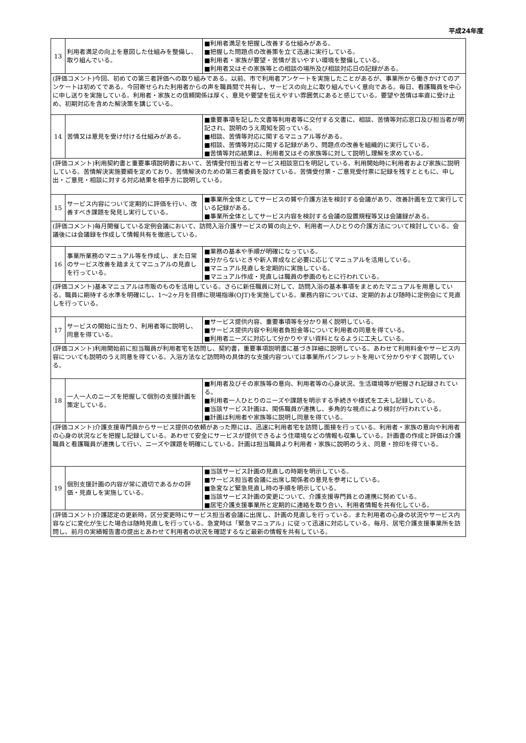平成24年度
| 13 | 利用者満足の向上を意図した仕組みを整備し、取り組んでいる。 | ■利用者満足を把握し改善する仕組みがある。 ■把握した問題点の改善策を立て迅速に実行している。 ■利用者・家族が要望・苦情が言いやすい環境を整備している。 ■利用者又はその家族等との相談の場所及び相談対応日の記録がある。 |
| (評価コメント)今回、初めての第三者評価への取り組みである。以前、市で利用者アンケートを実施したことがあるが、事業所から働きかけてのアンケートは初めてである。今回寄せられた利用者からの声を職員間で共有し、サービスの向上に取り組んでいく意向である。毎日、看護職員を中心に申し送りを実施している。利用者・家族との信頼関係は厚く、意見や要望を伝えやすい雰囲気にあると感じている。要望や苦情は率直に受け止め、初期対応を含めた解決策を講じている。 | | |
| 14 | 苦情又は意見を受け付ける仕組みがある。 | ■重要事項を記した文書等利用者等に交付する文書に、相談、苦情等対応窓口及び担当者が明記され、説明のうえ周知を図っている。 ■相談、苦情等対応に関するマニュアル等がある。 ■相談、苦情等対応に関する記録があり、問題点の改善を組織的に実行している。 ■苦情等対応結果は、利用者又はその家族等に対して説明し理解を求めている。 |
| (評価コメント)利用契約書と重要事項説明書において、苦情受付担当者とサービス相談窓口を明記している。利用開始時に利用者および家族に説明している。苦情解決実施要綱を定めており、苦情解決のための第三者委員を設けている。苦情受付票・ご意見受付票に記録を残すとともに、申し出・ご意見・相談に対する対応結果を相手方に説明している。 | | |
| 15 | サービス内容について定期的に評価を行い、改善すべき課題を発見し実行している。 | ■事業所全体としてサービスの質や介護方法を検討する会議があり、改善計画を立て実行している記録がある。 ■事業所全体としてサービス内容を検討する会議の設置規程等又は会議録がある。 |
| (評価コメント)毎月開催している定例会議において、訪問入浴介護サービスの質の向上や、利用者一人ひとりの介護方法について検討している。会議後には会議録を作成して情報共有を徹底している。 | | |
| 16 | 事業所業務のマニュアル等を作成し、また日常のサービス改善を踏まえてマニュアルの見直しを行っている。 | ■業務の基本や手順が明確になっている。 ■分からないときや新人育成など必要に応じてマニュアルを活用している。 ■マニュアル見直しを定期的に実施している。 ■マニュアル作成・見直しは職員の参画のもとに行われている。 |
| (評価コメント)基本マニュアルは市販のものを活用している。さらに新任職員に対して、訪問入浴の基本事項をまとめたマニュアルを用意している。職員に期待する水準を明確にし、1～2ヶ月を目標に現場指導(OJT)を実施している。業務内容については、定期的および随時に定例会にて見直しを行っている。 | | |
| 17 | サービスの開始に当たり、利用者等に説明し、同意を得ている。 | ■サービス提供内容、重要事項等を分かり易く説明している。 ■サービス提供内容や利用者負担金等について利用者の同意を得ている。 ■利用者ニーズに対応して分かりやすい資料となるように工夫している。 |
| (評価コメント)利用開始前に担当職員が利用者宅を訪問し、契約書，重要事項説明書に基づき詳細に説明している。あわせて利用料金やサービス内容についても説明のうえ同意を得ている。入浴方法など訪問時の具体的な支援内容ついては事業所パンフレットを用いて分かりやすく説明している。 | | |
| 18 | 一人一人のニーズを把握して個別の支援計画を策定している。 | ■利用者及びその家族等の意向、利用者等の心身状況、生活環境等が把握され記録されている。 ■利用者一人ひとりのニーズや課題を明示する手続きや様式を工夫し記録している。 ■当該サービス計画は、関係職員が連携し、多角的な視点により検討が行われている。 ■計画は利用者や家族等に説明し同意を得ている。 |
| (評価コメント)介護支援専門員からサービス提供の依頼があった際には、迅速に利用者宅を訪問し面接を行っている。利用者・家族の意向や利用者の心身の状況などを把握し記録している。あわせて安全にサービスが提供できるよう住環境などの情報も収集している。計画書の作成と評価は介護職員と看護職員が連携して行い、ニーズや課題を明確にしている。計画は担当職員より利用者・家族に説明のうえ、同意・捺印を得ている。 | | |
| 19 | 個別支援計画の内容が常に適切であるかの評価・見直しを実施している。 | ■当該サービス計画の見直しの時期を明示している。 ■サービス担当者会議に出席し関係者の意見を参考にしている。 ■急変など緊急見直し時の手順を明示している。 ■当該サービス計画の変更について、介護支援専門員との連携に努めている。 ■居宅介護支援事業所と定期的に連絡を取り合い、利用者情報を共有化している。 |
| (評価コメント)介護認定の更新時，区分変更時にサービス担当者会議に出席し、計画の見直しを行っている。また利用者の心身の状況やサービス内容などに変化が生じた場合は随時見直しを行っている。急変時は「緊急マニュアル」に従って迅速に対応している。毎月、居宅介護支援事業所を訪問し、前月の実績報告書の提出とあわせて利用者の状況を確認するなど最新の情報を共有している。 | | |